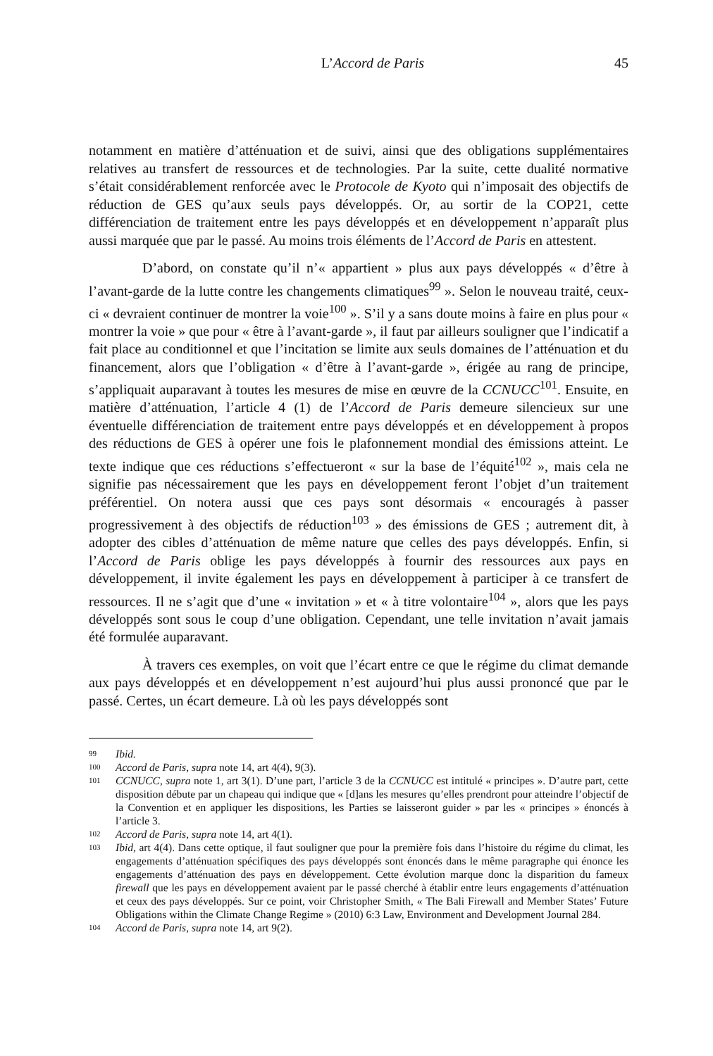L’Accord de Paris 45
notamment en matière d’atténuation et de suivi, ainsi que des obligations supplémentaires relatives au transfert de ressources et de technologies. Par la suite, cette dualité normative s’était considérablement renforcée avec le Protocole de Kyoto qui n’imposait des objectifs de réduction de GES qu’aux seuls pays développés. Or, au sortir de la COP21, cette différenciation de traitement entre les pays développés et en développement n’apparaît plus aussi marquée que par le passé. Au moins trois éléments de l’Accord de Paris en attestent.
D’abord, on constate qu’il n’« appartient » plus aux pays développés « d’être à l’avant-garde de la lutte contre les changements climatiques<sup>99</sup> ». Selon le nouveau traité, ceux-ci « devraient continuer de montrer la voie<sup>100</sup> ». S’il y a sans doute moins à faire en plus pour « montrer la voie » que pour « être à l’avant-garde », il faut par ailleurs souligner que l’indicatif a fait place au conditionnel et que l’incitation se limite aux seuls domaines de l’atténuation et du financement, alors que l’obligation « d’être à l’avant-garde », érigée au rang de principe, s’appliquait auparavant à toutes les mesures de mise en œuvre de la CCNUCC<sup>101</sup>. Ensuite, en matière d’atténuation, l’article 4 (1) de l’Accord de Paris demeure silencieux sur une éventuelle différenciation de traitement entre pays développés et en développement à propos des réductions de GES à opérer une fois le plafonnement mondial des émissions atteint. Le texte indique que ces réductions s’effectueront « sur la base de l’équité<sup>102</sup> », mais cela ne signifie pas nécessairement que les pays en développement feront l’objet d’un traitement préférentiel. On notera aussi que ces pays sont désormais « encouragés à passer progressivement à des objectifs de réduction<sup>103</sup> » des émissions de GES ; autrement dit, à adopter des cibles d’atténuation de même nature que celles des pays développés. Enfin, si l’Accord de Paris oblige les pays développés à fournir des ressources aux pays en développement, il invite également les pays en développement à participer à ce transfert de ressources. Il ne s’agit que d’une « invitation » et « à titre volontaire<sup>104</sup> », alors que les pays développés sont sous le coup d’une obligation. Cependant, une telle invitation n’avait jamais été formulée auparavant.
À travers ces exemples, on voit que l’écart entre ce que le régime du climat demande aux pays développés et en développement n’est aujourd’hui plus aussi prononcé que par le passé. Certes, un écart demeure. Là où les pays développés sont
99 Ibid.
100 Accord de Paris, supra note 14, art 4(4), 9(3).
101 CCNUCC, supra note 1, art 3(1). D’une part, l’article 3 de la CCNUCC est intitulé « principes ». D’autre part, cette disposition débute par un chapeau qui indique que « [d]ans les mesures qu’elles prendront pour atteindre l’objectif de la Convention et en appliquer les dispositions, les Parties se laisseront guider » par les « principes » énoncés à l’article 3.
102 Accord de Paris, supra note 14, art 4(1).
103 Ibid, art 4(4). Dans cette optique, il faut souligner que pour la première fois dans l’histoire du régime du climat, les engagements d’atténuation spécifiques des pays développés sont énoncés dans le même paragraphe qui énonce les engagements d’atténuation des pays en développement. Cette évolution marque donc la disparition du fameux firewall que les pays en développement avaient par le passé cherché à établir entre leurs engagements d’atténuation et ceux des pays développés. Sur ce point, voir Christopher Smith, « The Bali Firewall and Member States’ Future Obligations within the Climate Change Regime » (2010) 6:3 Law, Environment and Development Journal 284.
104 Accord de Paris, supra note 14, art 9(2).